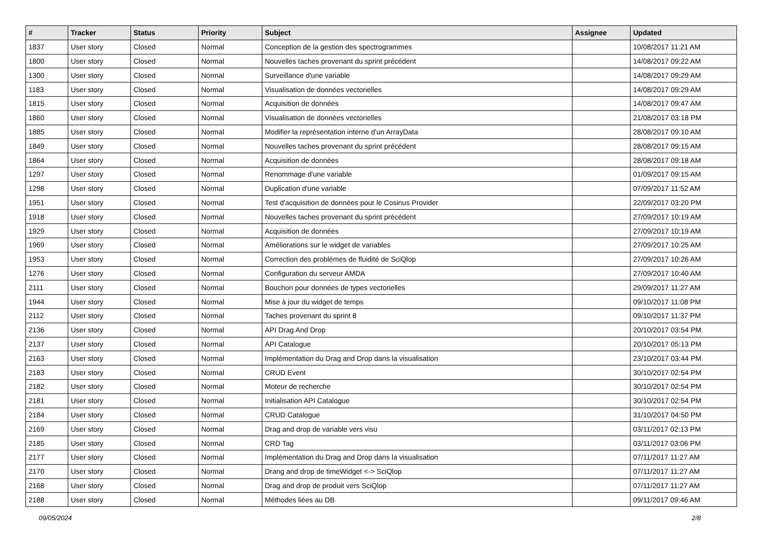| # | Tracker | Status | Priority | Subject | Assignee | Updated |
| --- | --- | --- | --- | --- | --- | --- |
| 1837 | User story | Closed | Normal | Conception de la gestion des spectrogrammes | | 10/08/2017 11:21 AM |
| 1800 | User story | Closed | Normal | Nouvelles taches provenant du sprint précédent | | 14/08/2017 09:22 AM |
| 1300 | User story | Closed | Normal | Surveillance d'une variable | | 14/08/2017 09:29 AM |
| 1183 | User story | Closed | Normal | Visualisation de données vectorielles | | 14/08/2017 09:29 AM |
| 1815 | User story | Closed | Normal | Acquisition de données | | 14/08/2017 09:47 AM |
| 1860 | User story | Closed | Normal | Visualisation de données vectorielles | | 21/08/2017 03:18 PM |
| 1885 | User story | Closed | Normal | Modifier la représentation interne d'un ArrayData | | 28/08/2017 09:10 AM |
| 1849 | User story | Closed | Normal | Nouvelles taches provenant du sprint précédent | | 28/08/2017 09:15 AM |
| 1864 | User story | Closed | Normal | Acquisition de données | | 28/08/2017 09:18 AM |
| 1297 | User story | Closed | Normal | Renommage d'une variable | | 01/09/2017 09:15 AM |
| 1298 | User story | Closed | Normal | Duplication d'une variable | | 07/09/2017 11:52 AM |
| 1951 | User story | Closed | Normal | Test d'acquisition de données pour le Cosinus Provider | | 22/09/2017 03:20 PM |
| 1918 | User story | Closed | Normal | Nouvelles taches provenant du sprint précédent | | 27/09/2017 10:19 AM |
| 1929 | User story | Closed | Normal | Acquisition de données | | 27/09/2017 10:19 AM |
| 1969 | User story | Closed | Normal | Améliorations sur le widget de variables | | 27/09/2017 10:25 AM |
| 1953 | User story | Closed | Normal | Correction des problèmes de fluidité de SciQlop | | 27/09/2017 10:26 AM |
| 1276 | User story | Closed | Normal | Configuration du serveur AMDA | | 27/09/2017 10:40 AM |
| 2111 | User story | Closed | Normal | Bouchon pour données de types vectorielles | | 29/09/2017 11:27 AM |
| 1944 | User story | Closed | Normal | Mise à jour du widget de temps | | 09/10/2017 11:08 PM |
| 2112 | User story | Closed | Normal | Taches provenant du sprint 8 | | 09/10/2017 11:37 PM |
| 2136 | User story | Closed | Normal | API Drag And Drop | | 20/10/2017 03:54 PM |
| 2137 | User story | Closed | Normal | API Catalogue | | 20/10/2017 05:13 PM |
| 2163 | User story | Closed | Normal | Implémentation du Drag and Drop dans la visualisation | | 23/10/2017 03:44 PM |
| 2183 | User story | Closed | Normal | CRUD Event | | 30/10/2017 02:54 PM |
| 2182 | User story | Closed | Normal | Moteur de recherche | | 30/10/2017 02:54 PM |
| 2181 | User story | Closed | Normal | Initialisation API Catalogue | | 30/10/2017 02:54 PM |
| 2184 | User story | Closed | Normal | CRUD Catalogue | | 31/10/2017 04:50 PM |
| 2169 | User story | Closed | Normal | Drag and drop de variable vers visu | | 03/11/2017 02:13 PM |
| 2185 | User story | Closed | Normal | CRD Tag | | 03/11/2017 03:06 PM |
| 2177 | User story | Closed | Normal | Implémentation du Drag and Drop dans la visualisation | | 07/11/2017 11:27 AM |
| 2170 | User story | Closed | Normal | Drang and drop de timeWidget <-> SciQlop | | 07/11/2017 11:27 AM |
| 2168 | User story | Closed | Normal | Drag and drop de produit vers SciQlop | | 07/11/2017 11:27 AM |
| 2188 | User story | Closed | Normal | Méthodes liées au DB | | 09/11/2017 09:46 AM |
09/05/2024 2/8